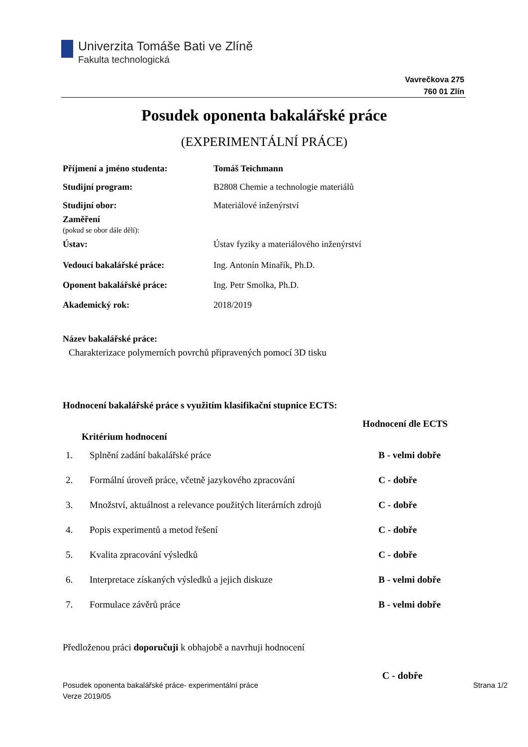Univerzita Tomáše Bati ve Zlíně
Fakulta technologická
Vavrečkova 275
760 01 Zlín
Posudek oponenta bakalářské práce
(EXPERIMENTÁLNÍ PRÁCE)
| Příjmení a jméno studenta: | Tomáš Teichmann |
| Studijní program: | B2808 Chemie a technologie materiálů |
| Studijní obor: | Materiálové inženýrství |
| Zaměření (pokud se obor dále dělí): | |
| Ústav: | Ústav fyziky a materiálového inženýrství |
| Vedoucí bakalářské práce: | Ing. Antonín Minařík, Ph.D. |
| Oponent bakalářské práce: | Ing. Petr Smolka, Ph.D. |
| Akademický rok: | 2018/2019 |
Název bakalářské práce:
Charakterizace polymerních povrchů připravených pomocí 3D tisku
Hodnocení bakalářské práce s využitím klasifikační stupnice ECTS:
| Kritérium hodnocení | | Hodnocení dle ECTS |
| --- | --- | --- |
| 1. | Splnění zadání bakalářské práce | B - velmi dobře |
| 2. | Formální úroveň práce, včetně jazykového zpracování | C - dobře |
| 3. | Množství, aktuálnost a relevance použitých literárních zdrojů | C - dobře |
| 4. | Popis experimentů a metod řešení | C - dobře |
| 5. | Kvalita zpracování výsledků | C - dobře |
| 6. | Interpretace získaných výsledků a jejich diskuze | B - velmi dobře |
| 7. | Formulace závěrů práce | B - velmi dobře |
Předloženou práci doporučuji k obhajobě a navrhuji hodnocení
C - dobře
Posudek oponenta bakalářské práce- experimentální práce
Verze 2019/05
Strana 1/2